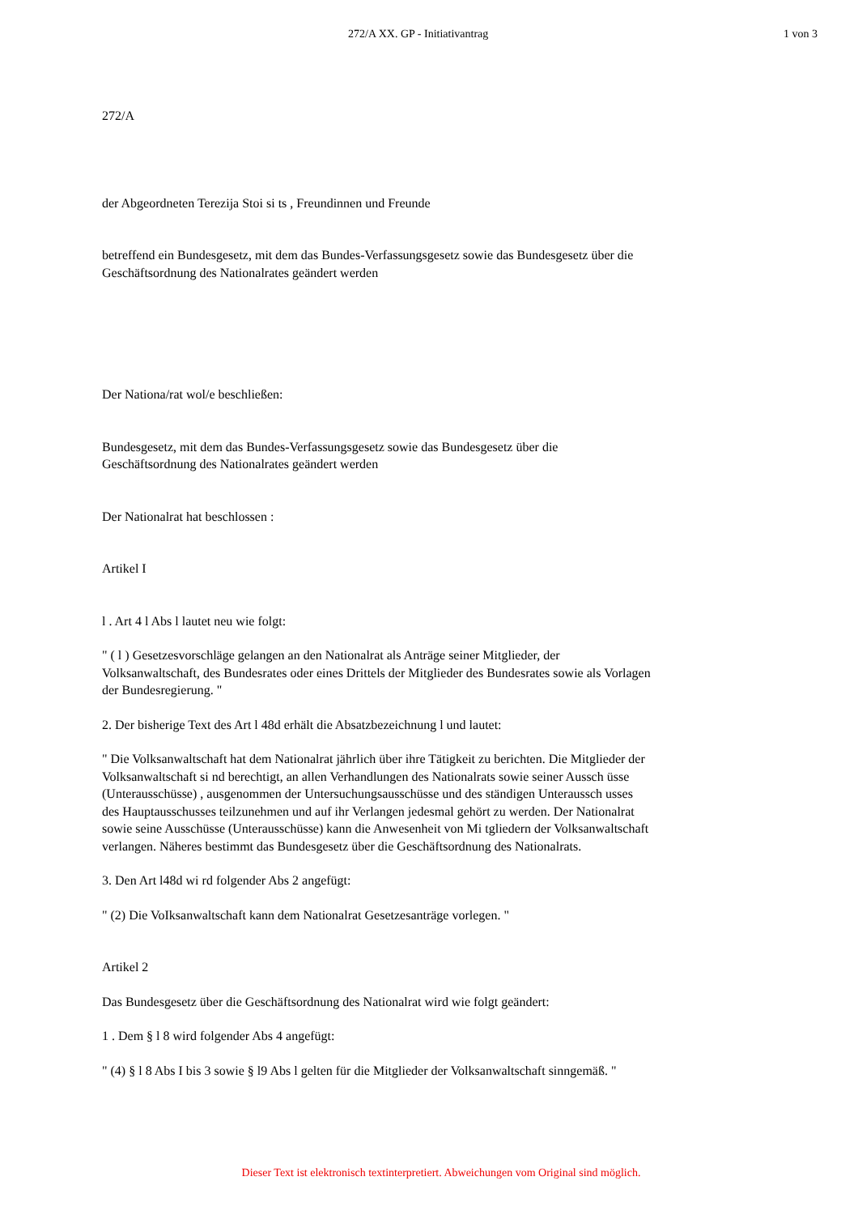272/A XX. GP - Initiativantrag 1 von 3
272/A
der Abgeordneten Terezija Stoi si ts , Freundinnen und Freunde
betreffend ein Bundesgesetz, mit dem das Bundes-Verfassungsgesetz sowie das Bundesgesetz über die Geschäftsordnung des Nationalrates geändert werden
Der Nationa/rat wol/e beschließen:
Bundesgesetz, mit dem das Bundes-Verfassungsgesetz sowie das Bundesgesetz über die Geschäftsordnung des Nationalrates geändert werden
Der Nationalrat hat beschlossen :
Artikel I
l . Art 4 l Abs l lautet neu wie folgt:
" ( l ) Gesetzesvorschläge gelangen an den Nationalrat als Anträge seiner Mitglieder, der Volksanwaltschaft, des Bundesrates oder eines Drittels der Mitglieder des Bundesrates sowie als Vorlagen der Bundesregierung. "
2. Der bisherige Text des Art l 48d erhält die Absatzbezeichnung l und lautet:
" Die Volksanwaltschaft hat dem Nationalrat jährlich über ihre Tätigkeit zu berichten. Die Mitglieder der Volksanwaltschaft si nd berechtigt, an allen Verhandlungen des Nationalrats sowie seiner Aussch üsse (Unterausschüsse) , ausgenommen der Untersuchungsausschüsse und des ständigen Unteraussch usses des Hauptausschusses teilzunehmen und auf ihr Verlangen jedesmal gehört zu werden. Der Nationalrat sowie seine Ausschüsse (Unterausschüsse) kann die Anwesenheit von Mi tgliedern der Volksanwaltschaft verlangen. Näheres bestimmt das Bundesgesetz über die Geschäftsordnung des Nationalrats.
3. Den Art l48d wi rd folgender Abs 2 angefügt:
" (2) Die VoIksanwaltschaft kann dem Nationalrat Gesetzesanträge vorlegen. "
Artikel 2
Das Bundesgesetz über die Geschäftsordnung des Nationalrat wird wie folgt geändert:
1 . Dem § l 8 wird folgender Abs 4 angefügt:
" (4) § l 8 Abs I bis 3 sowie § l9 Abs l gelten für die Mitglieder der Volksanwaltschaft sinngemäß. "
Dieser Text ist elektronisch textinterpretiert. Abweichungen vom Original sind möglich.